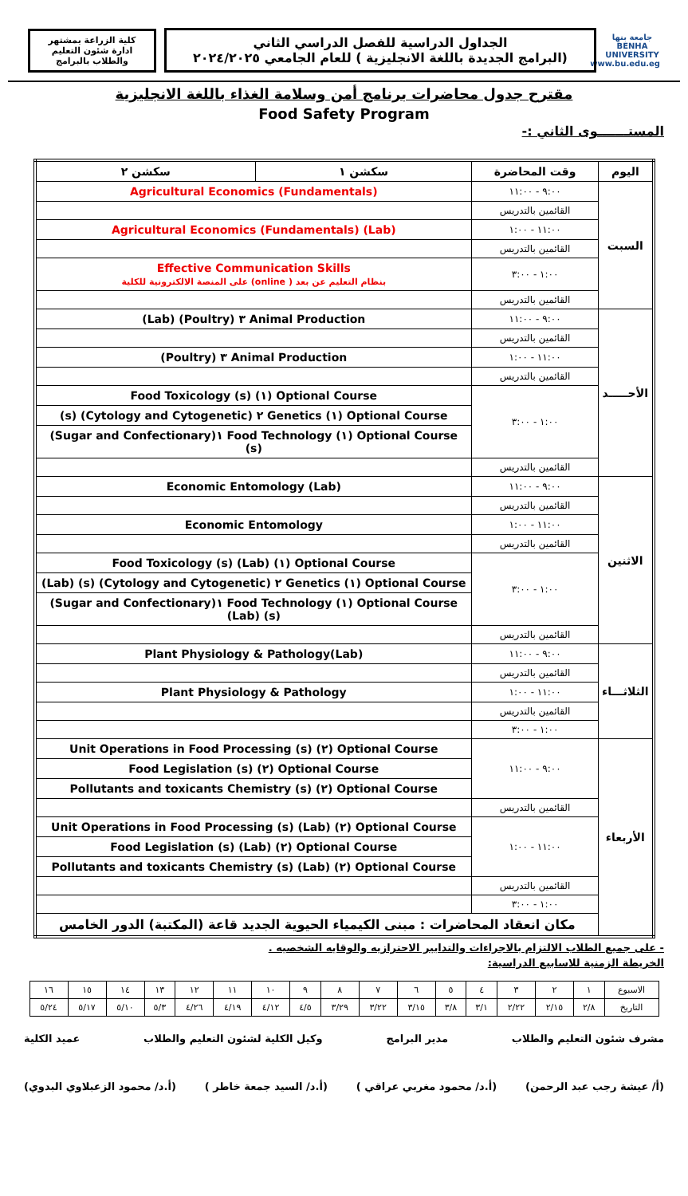جامعة بنها
BENHA UNIVERSITY
www.bu.edu.eg
الجداول الدراسية للفصل الدراسي الثاني
(البرامج الجديدة باللغة الانجليزية ) للعام الجامعي ٢٠٢٤/٢٠٢٥
كلية الزراعة بمشتهر
ادارة شئون التعليم
والطلاب بالبرامج
مقترح جدول محاضرات برنامج أمن وسلامة الغذاء باللغة الانجليزية
Food Safety Program
المستـــــــوى الثاني :-
| اليوم | وقت المحاضرة | سكشن ١ | سكشن ٢ |
| --- | --- | --- | --- |
| السبت | ٩:٠٠ - ١١:٠٠ | Agricultural Economics (Fundamentals) | |
| | القائمين بالتدريس | | |
| | ١١:٠٠ - ١:٠٠ | Agricultural Economics (Fundamentals) (Lab) | |
| | القائمين بالتدريس | | |
| | ١:٠٠ - ٣:٠٠ | Effective Communication Skills بنظام التعليم عن بعد ( online) على المنصة الالكترونية للكلية | |
| | القائمين بالتدريس | | |
| الأحـــــد | ٩:٠٠ - ١١:٠٠ | Animal Production ٣ (Poultry) (Lab) | |
| | القائمين بالتدريس | | |
| | ١١:٠٠ - ١:٠٠ | Animal Production ٣ (Poultry) | |
| | القائمين بالتدريس | | |
| | ١:٠٠ - ٣:٠٠ | Optional Course (١) Food Toxicology (s) | |
| | | Optional Course (١) Genetics ٢ (Cytology and Cytogenetic) (s) | |
| | | Optional Course (١) Food Technology ١(Sugar and Confectionary) (s) | |
| | القائمين بالتدريس | | |
| الاثنين | ٩:٠٠ - ١١:٠٠ | Economic Entomology (Lab) | |
| | القائمين بالتدريس | | |
| | ١١:٠٠ - ١:٠٠ | Economic Entomology | |
| | القائمين بالتدريس | | |
| | ١:٠٠ - ٣:٠٠ | Optional Course (١) Food Toxicology (s) (Lab) | |
| | | Optional Course (١) Genetics ٢ (Cytology and Cytogenetic) (s) (Lab) | |
| | | Optional Course (١) Food Technology ١(Sugar and Confectionary) (s) (Lab) | |
| | القائمين بالتدريس | | |
| الثلاثـــاء | ٩:٠٠ - ١١:٠٠ | Plant Physiology & Pathology(Lab) | |
| | القائمين بالتدريس | | |
| | ١١:٠٠ - ١:٠٠ | Plant Physiology & Pathology | |
| | القائمين بالتدريس | | |
| | ١:٠٠ - ٣:٠٠ | | |
| الأربعاء | ٩:٠٠ - ١١:٠٠ | Optional Course (٢) Unit Operations in Food Processing (s) | |
| | | Optional Course (٢) Food Legislation (s) | |
| | | Optional Course (٢) Pollutants and toxicants Chemistry (s) | |
| | القائمين بالتدريس | | |
| | ١١:٠٠ - ١:٠٠ | Optional Course (٢) Unit Operations in Food Processing (s) (Lab) | |
| | | Optional Course (٢) Food Legislation (s) (Lab) | |
| | | Optional Course (٢) Pollutants and toxicants Chemistry (s) (Lab) | |
| | القائمين بالتدريس | | |
| | ١:٠٠ - ٣:٠٠ | | |
| | مكان انعقاد المحاضرات : مبنى الكيمياء الحيوية الجديد قاعة (المكتبة) الدور الخامس | | |
- على جميع الطلاب الالتزام بالاجراءات والتدابير الاحترازيه والوقايه الشخصيه .
الخريطة الزمنية للاسابيع الدراسية:
| الاسبوع | ١ | ٢ | ٣ | ٤ | ٥ | ٦ | ٧ | ٨ | ٩ | ١٠ | ١١ | ١٢ | ١٣ | ١٤ | ١٥ | ١٦ |
| التاريخ | ٢/٨ | ٢/١٥ | ٢/٢٢ | ٣/١ | ٣/٨ | ٣/١٥ | ٣/٢٢ | ٣/٢٩ | ٤/٥ | ٤/١٢ | ٤/١٩ | ٤/٢٦ | ٥/٣ | ٥/١٠ | ٥/١٧ | ٥/٢٤ |
مشرف شئون التعليم والطلاب مدير البرامج وكيل الكلية لشئون التعليم والطلاب عميد الكلية
(أ/ عيشة رجب عبد الرحمن) (أ.د/ محمود مغربي عراقي ) (أ.د/ السيد جمعة خاطر ) (أ.د/ محمود الزعبلاوي البدوي)